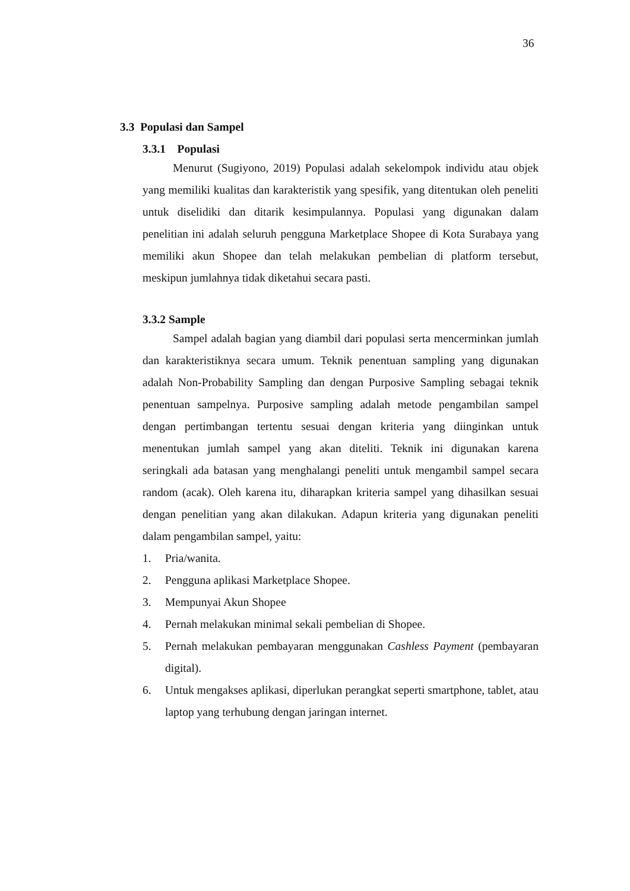36
3.3 Populasi dan Sampel
3.3.1 Populasi
Menurut (Sugiyono, 2019) Populasi adalah sekelompok individu atau objek yang memiliki kualitas dan karakteristik yang spesifik, yang ditentukan oleh peneliti untuk diselidiki dan ditarik kesimpulannya. Populasi yang digunakan dalam penelitian ini adalah seluruh pengguna Marketplace Shopee di Kota Surabaya yang memiliki akun Shopee dan telah melakukan pembelian di platform tersebut, meskipun jumlahnya tidak diketahui secara pasti.
3.3.2 Sample
Sampel adalah bagian yang diambil dari populasi serta mencerminkan jumlah dan karakteristiknya secara umum. Teknik penentuan sampling yang digunakan adalah Non-Probability Sampling dan dengan Purposive Sampling sebagai teknik penentuan sampelnya. Purposive sampling adalah metode pengambilan sampel dengan pertimbangan tertentu sesuai dengan kriteria yang diinginkan untuk menentukan jumlah sampel yang akan diteliti. Teknik ini digunakan karena seringkali ada batasan yang menghalangi peneliti untuk mengambil sampel secara random (acak). Oleh karena itu, diharapkan kriteria sampel yang dihasilkan sesuai dengan penelitian yang akan dilakukan. Adapun kriteria yang digunakan peneliti dalam pengambilan sampel, yaitu:
1. Pria/wanita.
2. Pengguna aplikasi Marketplace Shopee.
3. Mempunyai Akun Shopee
4. Pernah melakukan minimal sekali pembelian di Shopee.
5. Pernah melakukan pembayaran menggunakan Cashless Payment (pembayaran digital).
6. Untuk mengakses aplikasi, diperlukan perangkat seperti smartphone, tablet, atau laptop yang terhubung dengan jaringan internet.